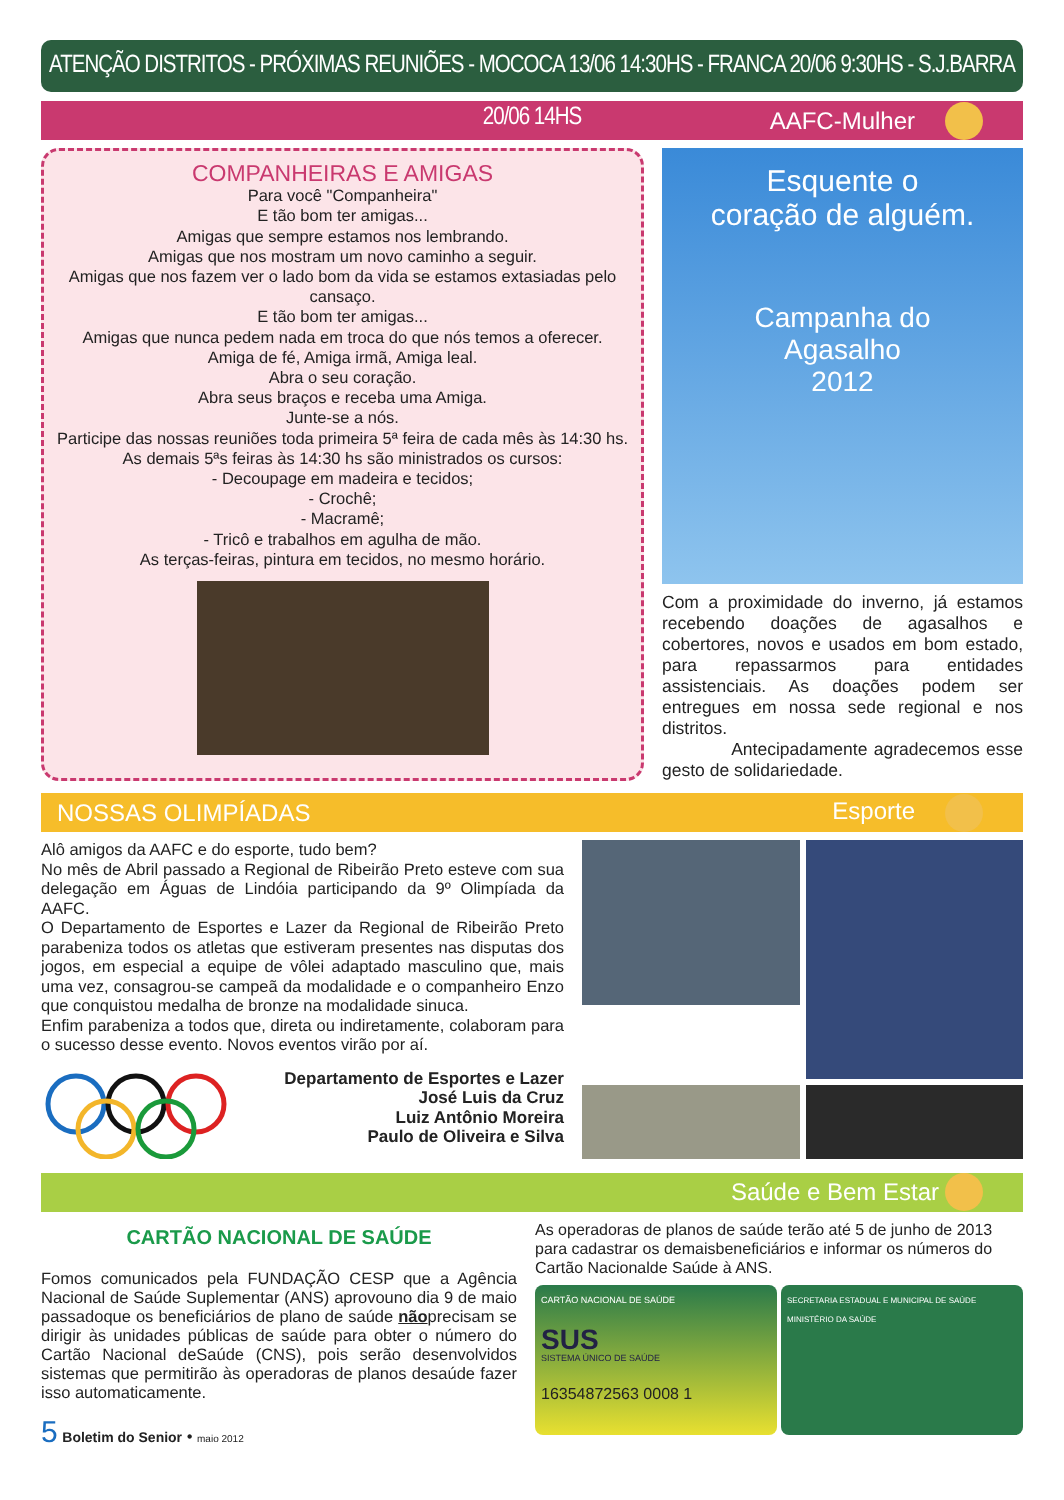ATENÇÃO DISTRITOS - PRÓXIMAS REUNIÕES - MOCOCA 13/06 14:30HS - FRANCA 20/06 9:30HS - S.J.BARRA 20/06 14HS
AAFC-Mulher
COMPANHEIRAS E AMIGAS
Para você "Companheira"
E tão bom ter amigas...
Amigas que sempre estamos nos lembrando.
Amigas que nos mostram um novo caminho a seguir.
Amigas que nos fazem ver o lado bom da vida se estamos extasiadas pelo cansaço.
E tão bom ter amigas...
Amigas que nunca pedem nada em troca do que nós temos a oferecer.
Amiga de fé, Amiga irmã, Amiga leal.
Abra o seu coração.
Abra seus braços e receba uma Amiga.
Junte-se a nós.
Participe das nossas reuniões toda primeira 5ª feira de cada mês às 14:30 hs.
As demais 5ªs feiras às 14:30 hs são ministrados os cursos:
- Decoupage em madeira e tecidos;
- Crochê;
- Macramê;
- Tricô e trabalhos em agulha de mão.
As terças-feiras, pintura em tecidos, no mesmo horário.
Esquente o
coração de alguém.
Campanha do
Agasalho
2012
Com a proximidade do inverno, já estamos recebendo doações de agasalhos e cobertores, novos e usados em bom estado, para repassarmos para entidades assistenciais. As doações podem ser entregues em nossa sede regional e nos distritos.
Antecipadamente agradecemos esse gesto de solidariedade.
NOSSAS OLIMPÍADAS Esporte
Alô amigos da AAFC e do esporte, tudo bem?
No mês de Abril passado a Regional de Ribeirão Preto esteve com sua delegação em Águas de Lindóia participando da 9º Olimpíada da AAFC.
O Departamento de Esportes e Lazer da Regional de Ribeirão Preto parabeniza todos os atletas que estiveram presentes nas disputas dos jogos, em especial a equipe de vôlei adaptado masculino que, mais uma vez, consagrou-se campeã da modalidade e o companheiro Enzo que conquistou medalha de bronze na modalidade sinuca.
Enfim parabeniza a todos que, direta ou indiretamente, colaboram para o sucesso desse evento. Novos eventos virão por aí.
Departamento de Esportes e Lazer
José Luis da Cruz
Luiz Antônio Moreira
Paulo de Oliveira e Silva
Saúde e Bem Estar
CARTÃO NACIONAL DE SAÚDE
Fomos comunicados pela FUNDAÇÃO CESP que a Agência Nacional de Saúde Suplementar (ANS) aprovouno dia 9 de maio passadoque os beneficiários de plano de saúde nãoprecisam se dirigir às unidades públicas de saúde para obter o número do Cartão Nacional deSaúde (CNS), pois serão desenvolvidos sistemas que permitirão às operadoras de planos desaúde fazer isso automaticamente.
5 Boletim do Senior • maio 2012
As operadoras de planos de saúde terão até 5 de junho de 2013 para cadastrar os demaisbeneficiários e informar os números do Cartão Nacionalde Saúde à ANS.
CARTÃO NACIONAL DE SAÚDE
SUS
SISTEMA ÚNICO DE SAÚDE
16354872563 0008 1
SECRETARIA ESTADUAL E MUNICIPAL DE SAÚDE MINISTÉRIO DA SAÚDE